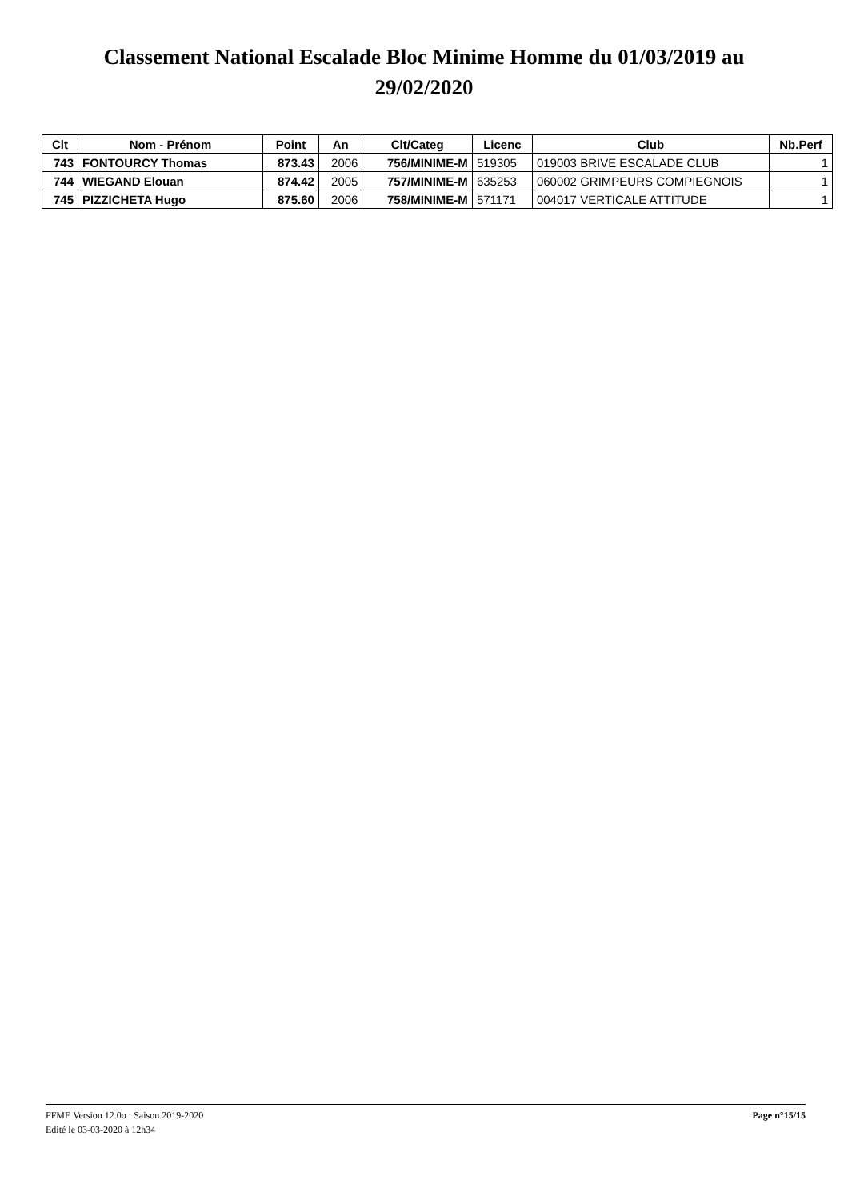Classement National Escalade Bloc Minime Homme du 01/03/2019 au
29/02/2020
| Clt | Nom - Prénom | Point | An | Clt/Categ | Licenc | Club | Nb.Perf |
| --- | --- | --- | --- | --- | --- | --- | --- |
| 743 | FONTOURCY Thomas | 873.43 | 2006 | 756/MINIME-M | 519305 | 019003 BRIVE ESCALADE CLUB | 1 |
| 744 | WIEGAND Elouan | 874.42 | 2005 | 757/MINIME-M | 635253 | 060002 GRIMPEURS COMPIEGNOIS | 1 |
| 745 | PIZZICHETA Hugo | 875.60 | 2006 | 758/MINIME-M | 571171 | 004017 VERTICALE ATTITUDE | 1 |
Page n°15/15 FFME Version 12.0o : Saison 2019-2020
Edité le 03-03-2020 à 12h34